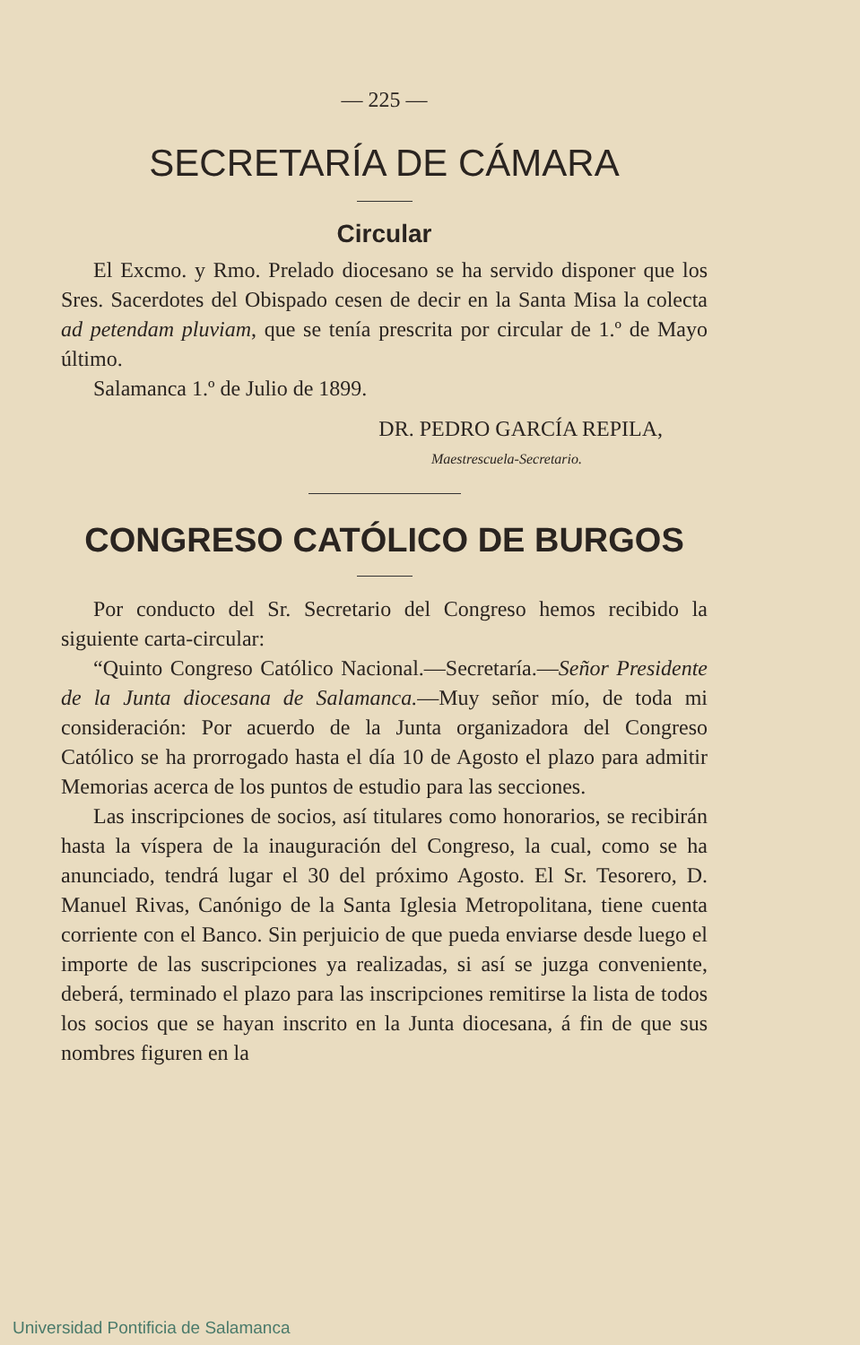— 225 —
SECRETARÍA DE CÁMARA
Circular
El Excmo. y Rmo. Prelado diocesano se ha servido disponer que los Sres. Sacerdotes del Obispado cesen de decir en la Santa Misa la colecta ad petendam pluviam, que se tenía prescrita por circular de 1.º de Mayo último.
Salamanca 1.º de Julio de 1899.
DR. PEDRO GARCÍA REPILA,
Maestrescuela-Secretario.
CONGRESO CATÓLICO DE BURGOS
Por conducto del Sr. Secretario del Congreso hemos recibido la siguiente carta-circular:
“Quinto Congreso Católico Nacional.—Secretaría.—Señor Presidente de la Junta diocesana de Salamanca.—Muy señor mío, de toda mi consideración: Por acuerdo de la Junta organizadora del Congreso Católico se ha prorrogado hasta el día 10 de Agosto el plazo para admitir Memorias acerca de los puntos de estudio para las secciones.
Las inscripciones de socios, así titulares como honorarios, se recibirán hasta la víspera de la inauguración del Congreso, la cual, como se ha anunciado, tendrá lugar el 30 del próximo Agosto. El Sr. Tesorero, D. Manuel Rivas, Canónigo de la Santa Iglesia Metropolitana, tiene cuenta corriente con el Banco. Sin perjuicio de que pueda enviarse desde luego el importe de las suscripciones ya realizadas, si así se juzga conveniente, deberá, terminado el plazo para las inscripciones remitirse la lista de todos los socios que se hayan inscrito en la Junta diocesana, á fin de que sus nombres figuren en la
Universidad Pontificia de Salamanca